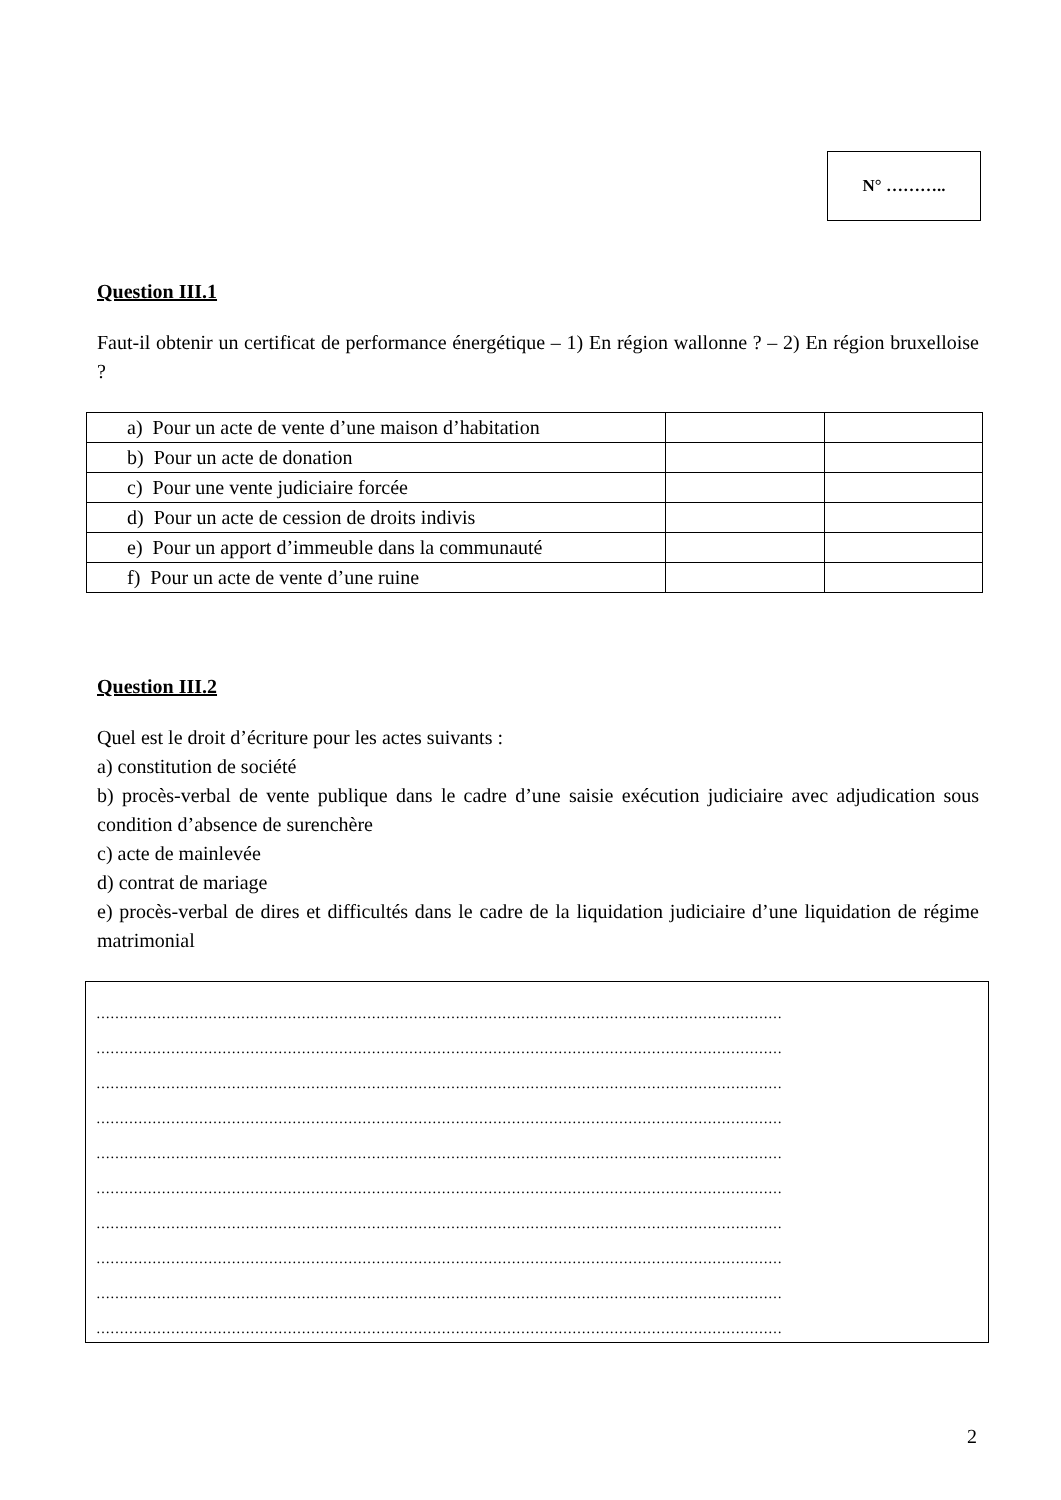N° ………..
Question III.1
Faut-il obtenir un certificat de performance énergétique – 1) En région wallonne ? – 2) En région bruxelloise ?
| a) Pour un acte de vente d’une maison d’habitation | | |
| b) Pour un acte de donation | | |
| c) Pour une vente judiciaire forcée | | |
| d) Pour un acte de cession de droits indivis | | |
| e) Pour un apport d’immeuble dans la communauté | | |
| f) Pour un acte de vente d’une ruine | | |
Question III.2
Quel est le droit d’écriture pour les actes suivants :
a) constitution de société
b) procès-verbal de vente publique dans le cadre d’une saisie exécution judiciaire avec adjudication sous condition d’absence de surenchère
c) acte de mainlevée
d) contrat de mariage
e) procès-verbal de dires et difficultés dans le cadre de la liquidation judiciaire d’une liquidation de régime matrimonial
…………………………………………………………………………………………………………………………………
…………………………………………………………………………………………………………………………………
…………………………………………………………………………………………………………………………………
…………………………………………………………………………………………………………………………………
…………………………………………………………………………………………………………………………………
…………………………………………………………………………………………………………………………………
…………………………………………………………………………………………………………………………………
…………………………………………………………………………………………………………………………………
…………………………………………………………………………………………………………………………………
…………………………………………………………………………………………………………………………………
2